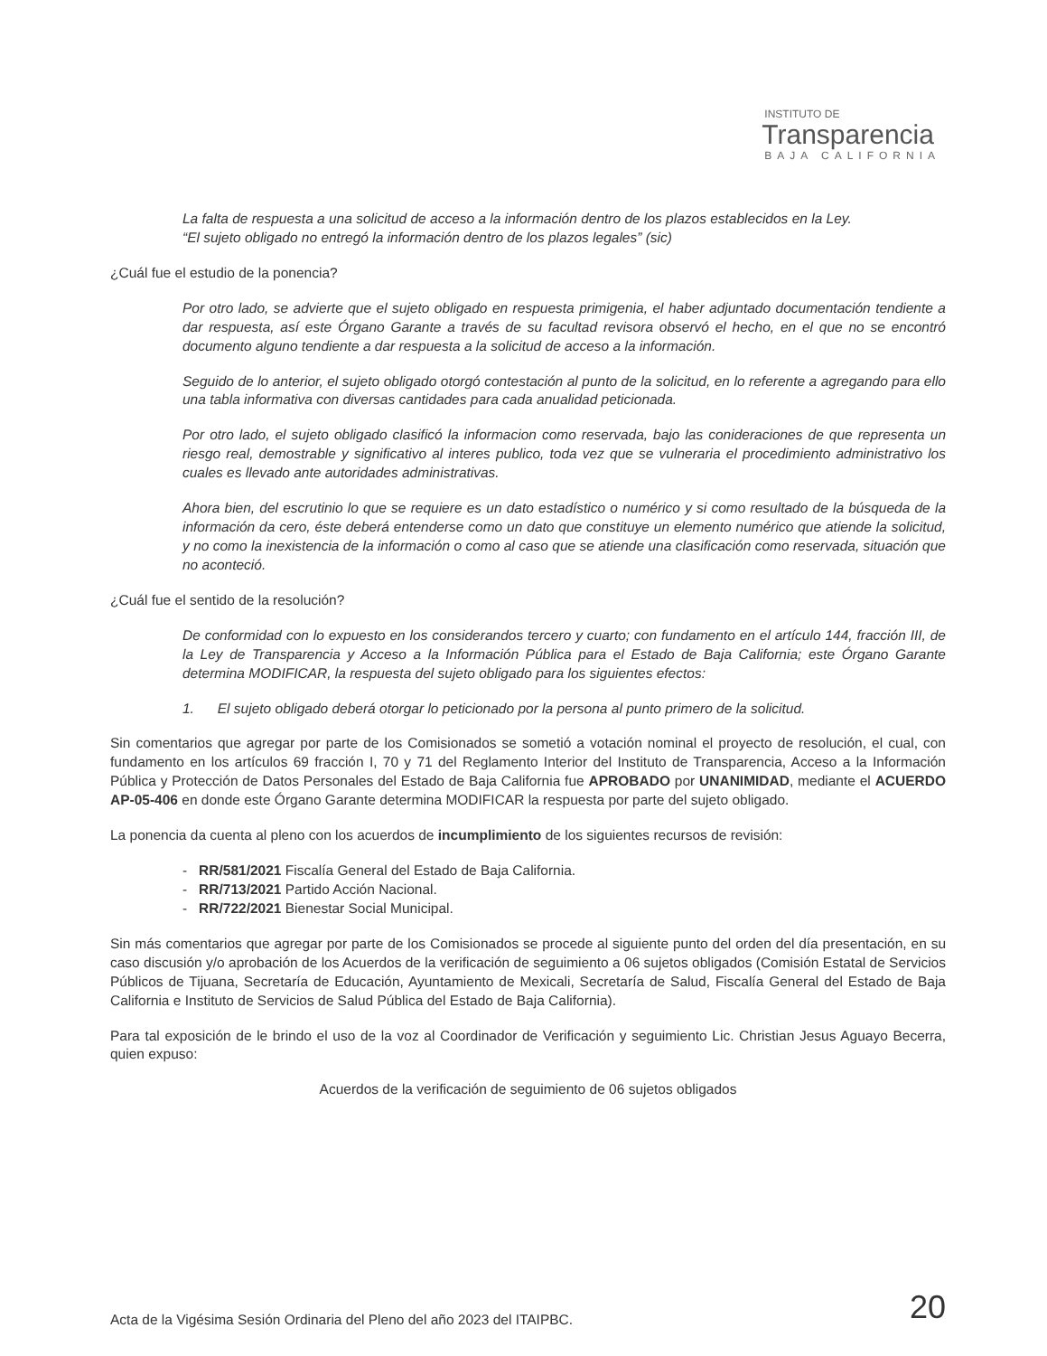INSTITUTO DE
Transparencia
BAJA CALIFORNIA
La falta de respuesta a una solicitud de acceso a la información dentro de los plazos establecidos en la Ley.
“El sujeto obligado no entregó la información dentro de los plazos legales” (sic)
¿Cuál fue el estudio de la ponencia?
Por otro lado, se advierte que el sujeto obligado en respuesta primigenia, el haber adjuntado documentación tendiente a dar respuesta, así este Órgano Garante a través de su facultad revisora observó el hecho, en el que no se encontró documento alguno tendiente a dar respuesta a la solicitud de acceso a la información.
Seguido de lo anterior, el sujeto obligado otorgó contestación al punto de la solicitud, en lo referente a agregando para ello una tabla informativa con diversas cantidades para cada anualidad peticionada.
Por otro lado, el sujeto obligado clasificó la informacion como reservada, bajo las conideraciones de que representa un riesgo real, demostrable y significativo al interes publico, toda vez que se vulneraria el procedimiento administrativo los cuales es llevado ante autoridades administrativas.
Ahora bien, del escrutinio lo que se requiere es un dato estadístico o numérico y si como resultado de la búsqueda de la información da cero, éste deberá entenderse como un dato que constituye un elemento numérico que atiende la solicitud, y no como la inexistencia de la información o como al caso que se atiende una clasificación como reservada, situación que no aconteció.
¿Cuál fue el sentido de la resolución?
De conformidad con lo expuesto en los considerandos tercero y cuarto; con fundamento en el artículo 144, fracción III, de la Ley de Transparencia y Acceso a la Información Pública para el Estado de Baja California; este Órgano Garante determina MODIFICAR, la respuesta del sujeto obligado para los siguientes efectos:
1. El sujeto obligado deberá otorgar lo peticionado por la persona al punto primero de la solicitud.
Sin comentarios que agregar por parte de los Comisionados se sometió a votación nominal el proyecto de resolución, el cual, con fundamento en los artículos 69 fracción I, 70 y 71 del Reglamento Interior del Instituto de Transparencia, Acceso a la Información Pública y Protección de Datos Personales del Estado de Baja California fue APROBADO por UNANIMIDAD, mediante el ACUERDO AP-05-406 en donde este Órgano Garante determina MODIFICAR la respuesta por parte del sujeto obligado.
La ponencia da cuenta al pleno con los acuerdos de incumplimiento de los siguientes recursos de revisión:
- RR/581/2021 Fiscalía General del Estado de Baja California.
- RR/713/2021 Partido Acción Nacional.
- RR/722/2021 Bienestar Social Municipal.
Sin más comentarios que agregar por parte de los Comisionados se procede al siguiente punto del orden del día presentación, en su caso discusión y/o aprobación de los Acuerdos de la verificación de seguimiento a 06 sujetos obligados (Comisión Estatal de Servicios Públicos de Tijuana, Secretaría de Educación, Ayuntamiento de Mexicali, Secretaría de Salud, Fiscalía General del Estado de Baja California e Instituto de Servicios de Salud Pública del Estado de Baja California).
Para tal exposición de le brindo el uso de la voz al Coordinador de Verificación y seguimiento Lic. Christian Jesus Aguayo Becerra, quien expuso:
Acuerdos de la verificación de seguimiento de 06 sujetos obligados
Acta de la Vigésima Sesión Ordinaria del Pleno del año 2023 del ITAIPBC. 20